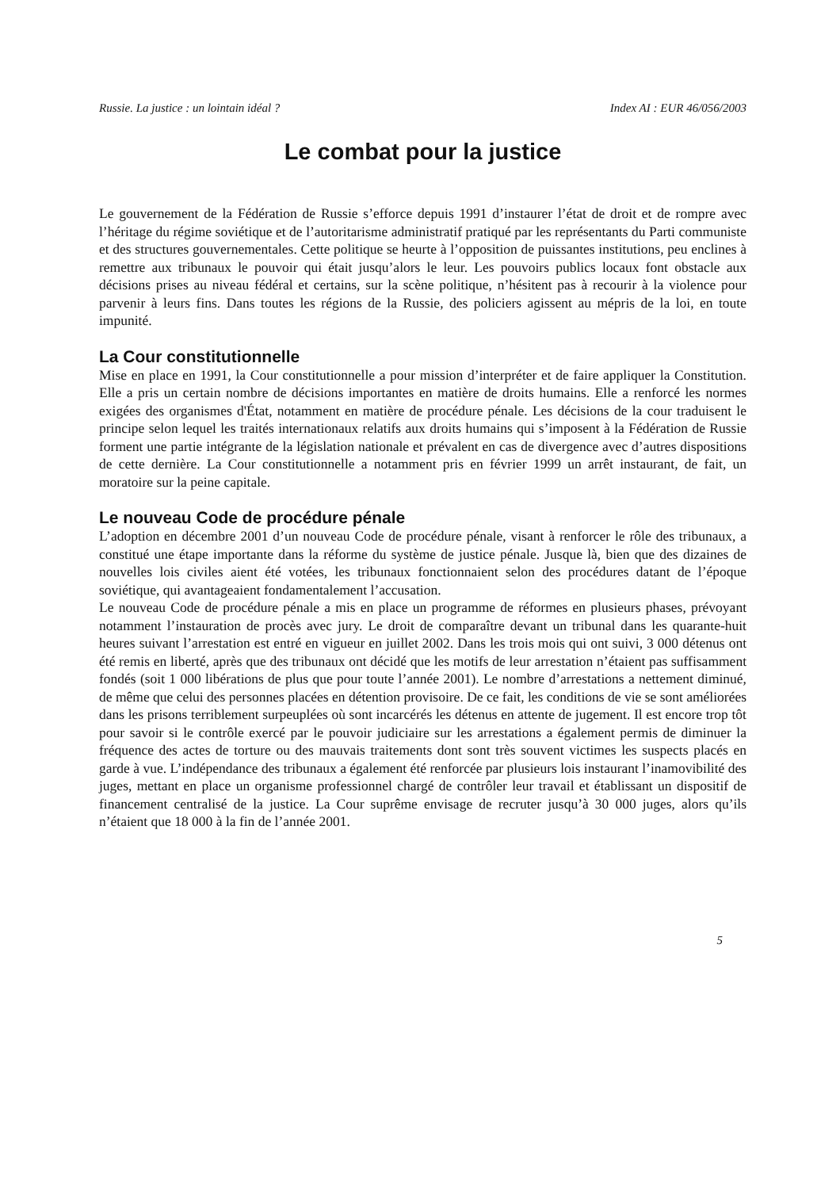Russie. La justice : un lointain idéal ? Index AI : EUR 46/056/2003
Le combat pour la justice
Le gouvernement de la Fédération de Russie s’efforce depuis 1991 d’instaurer l’état de droit et de rompre avec l’héritage du régime soviétique et de l’autoritarisme administratif pratiqué par les représentants du Parti communiste et des structures gouvernementales. Cette politique se heurte à l’opposition de puissantes institutions, peu enclines à remettre aux tribunaux le pouvoir qui était jusqu’alors le leur. Les pouvoirs publics locaux font obstacle aux décisions prises au niveau fédéral et certains, sur la scène politique, n’hésitent pas à recourir à la violence pour parvenir à leurs fins. Dans toutes les régions de la Russie, des policiers agissent au mépris de la loi, en toute impunité.
La Cour constitutionnelle
Mise en place en 1991, la Cour constitutionnelle a pour mission d’interpréter et de faire appliquer la Constitution. Elle a pris un certain nombre de décisions importantes en matière de droits humains. Elle a renforcé les normes exigées des organismes d'État, notamment en matière de procédure pénale. Les décisions de la cour traduisent le principe selon lequel les traités internationaux relatifs aux droits humains qui s’imposent à la Fédération de Russie forment une partie intégrante de la législation nationale et prévalent en cas de divergence avec d’autres dispositions de cette dernière. La Cour constitutionnelle a notamment pris en février 1999 un arrêt instaurant, de fait, un moratoire sur la peine capitale.
Le nouveau Code de procédure pénale
L’adoption en décembre 2001 d’un nouveau Code de procédure pénale, visant à renforcer le rôle des tribunaux, a constitué une étape importante dans la réforme du système de justice pénale. Jusque là, bien que des dizaines de nouvelles lois civiles aient été votées, les tribunaux fonctionnaient selon des procédures datant de l’époque soviétique, qui avantageaient fondamentalement l’accusation.
Le nouveau Code de procédure pénale a mis en place un programme de réformes en plusieurs phases, prévoyant notamment l’instauration de procès avec jury. Le droit de comparaître devant un tribunal dans les quarante-huit heures suivant l’arrestation est entré en vigueur en juillet 2002. Dans les trois mois qui ont suivi, 3 000 détenus ont été remis en liberté, après que des tribunaux ont décidé que les motifs de leur arrestation n’étaient pas suffisamment fondés (soit 1 000 libérations de plus que pour toute l’année 2001). Le nombre d’arrestations a nettement diminué, de même que celui des personnes placées en détention provisoire. De ce fait, les conditions de vie se sont améliorées dans les prisons terriblement surpeuplées où sont incarcérés les détenus en attente de jugement. Il est encore trop tôt pour savoir si le contrôle exercé par le pouvoir judiciaire sur les arrestations a également permis de diminuer la fréquence des actes de torture ou des mauvais traitements dont sont très souvent victimes les suspects placés en garde à vue. L’indépendance des tribunaux a également été renforcée par plusieurs lois instaurant l’inamovibilité des juges, mettant en place un organisme professionnel chargé de contrôler leur travail et établissant un dispositif de financement centralisé de la justice. La Cour suprême envisage de recruter jusqu’à 30 000 juges, alors qu’ils n’étaient que 18 000 à la fin de l’année 2001.
5